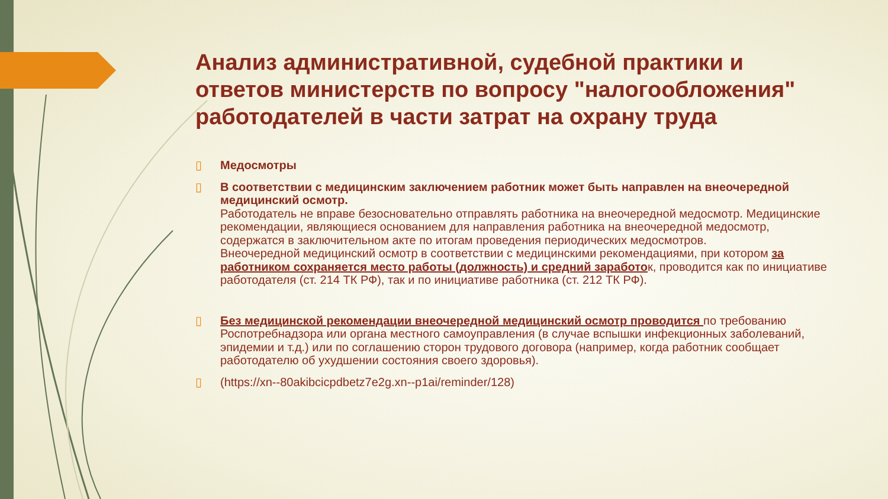Анализ административной, судебной практики и ответов министерств по вопросу "налогообложения" работодателей в части затрат на охрану труда
▯ Медосмотры
▯ В соответствии с медицинским заключением работник может быть направлен на внеочередной медицинский осмотр.
Работодатель не вправе безосновательно отправлять работника на внеочередной медосмотр. Медицинские рекомендации, являющиеся основанием для направления работника на внеочередной медосмотр, содержатся в заключительном акте по итогам проведения периодических медосмотров.
Внеочередной медицинский осмотр в соответствии с медицинскими рекомендациями, при котором за работником сохраняется место работы (должность) и средний заработок, проводится как по инициативе работодателя (ст. 214 ТК РФ), так и по инициативе работника (ст. 212 ТК РФ).
▯ Без медицинской рекомендации внеочередной медицинский осмотр проводится по требованию Роспотребнадзора или органа местного самоуправления (в случае вспышки инфекционных заболеваний, эпидемии и т.д.) или по соглашению сторон трудового договора (например, когда работник сообщает работодателю об ухудшении состояния своего здоровья).
▯ (https://xn--80akibcicpdbetz7e2g.xn--p1ai/reminder/128)